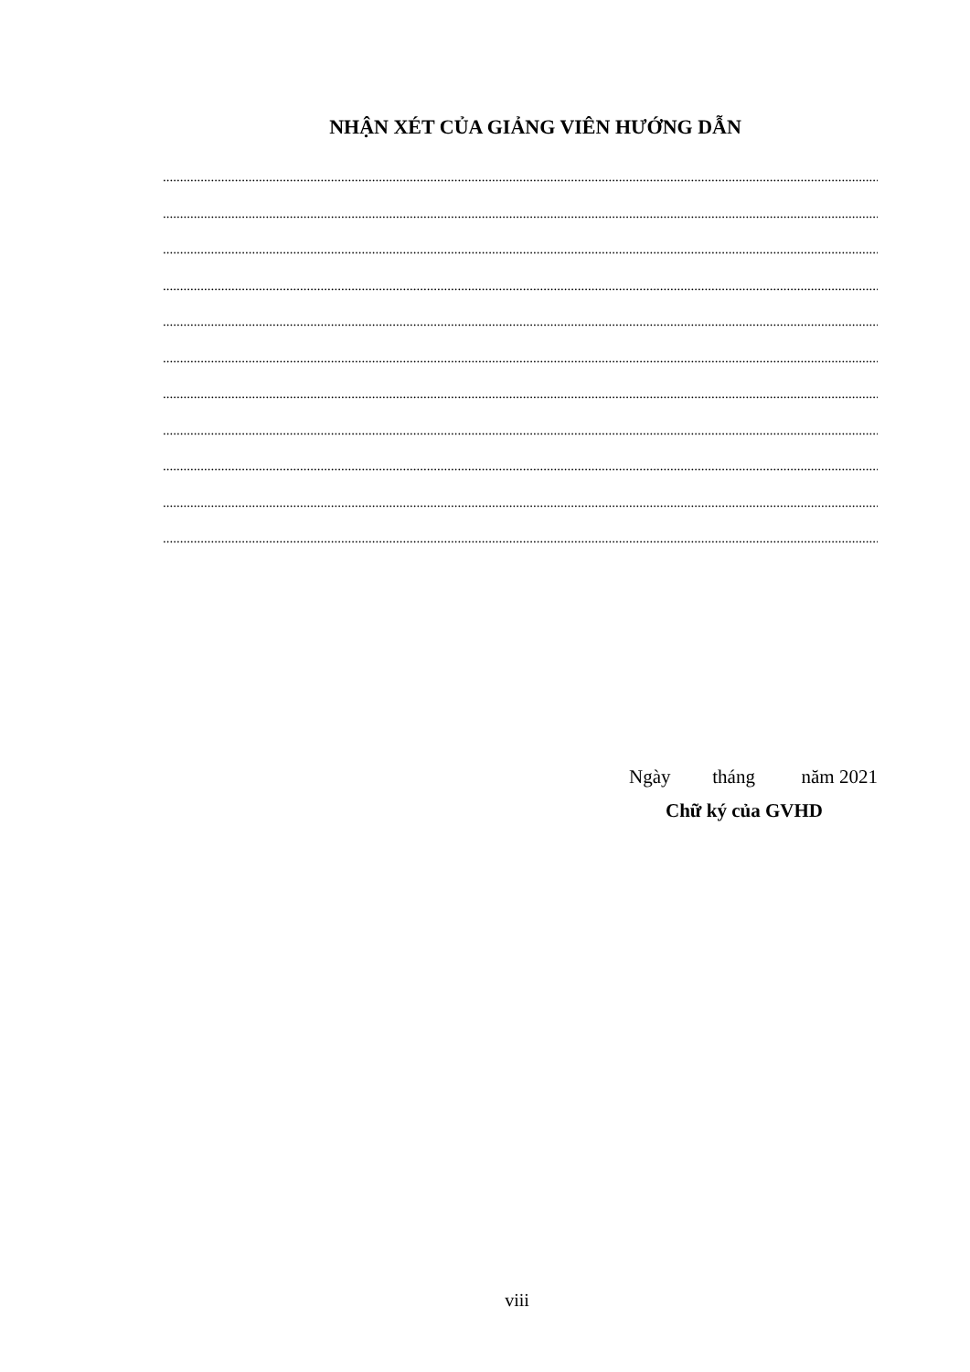NHẬN XÉT CỦA GIẢNG VIÊN HƯỚNG DẪN
..............................................................................................................................................................................................................................................
..............................................................................................................................................................................................................................................
..............................................................................................................................................................................................................................................
..............................................................................................................................................................................................................................................
..............................................................................................................................................................................................................................................
..............................................................................................................................................................................................................................................
..............................................................................................................................................................................................................................................
..............................................................................................................................................................................................................................................
..............................................................................................................................................................................................................................................
..............................................................................................................................................................................................................................................
..............................................................................................................................................................................................................................................
Ngày tháng năm 2021
Chữ ký của GVHD
viii